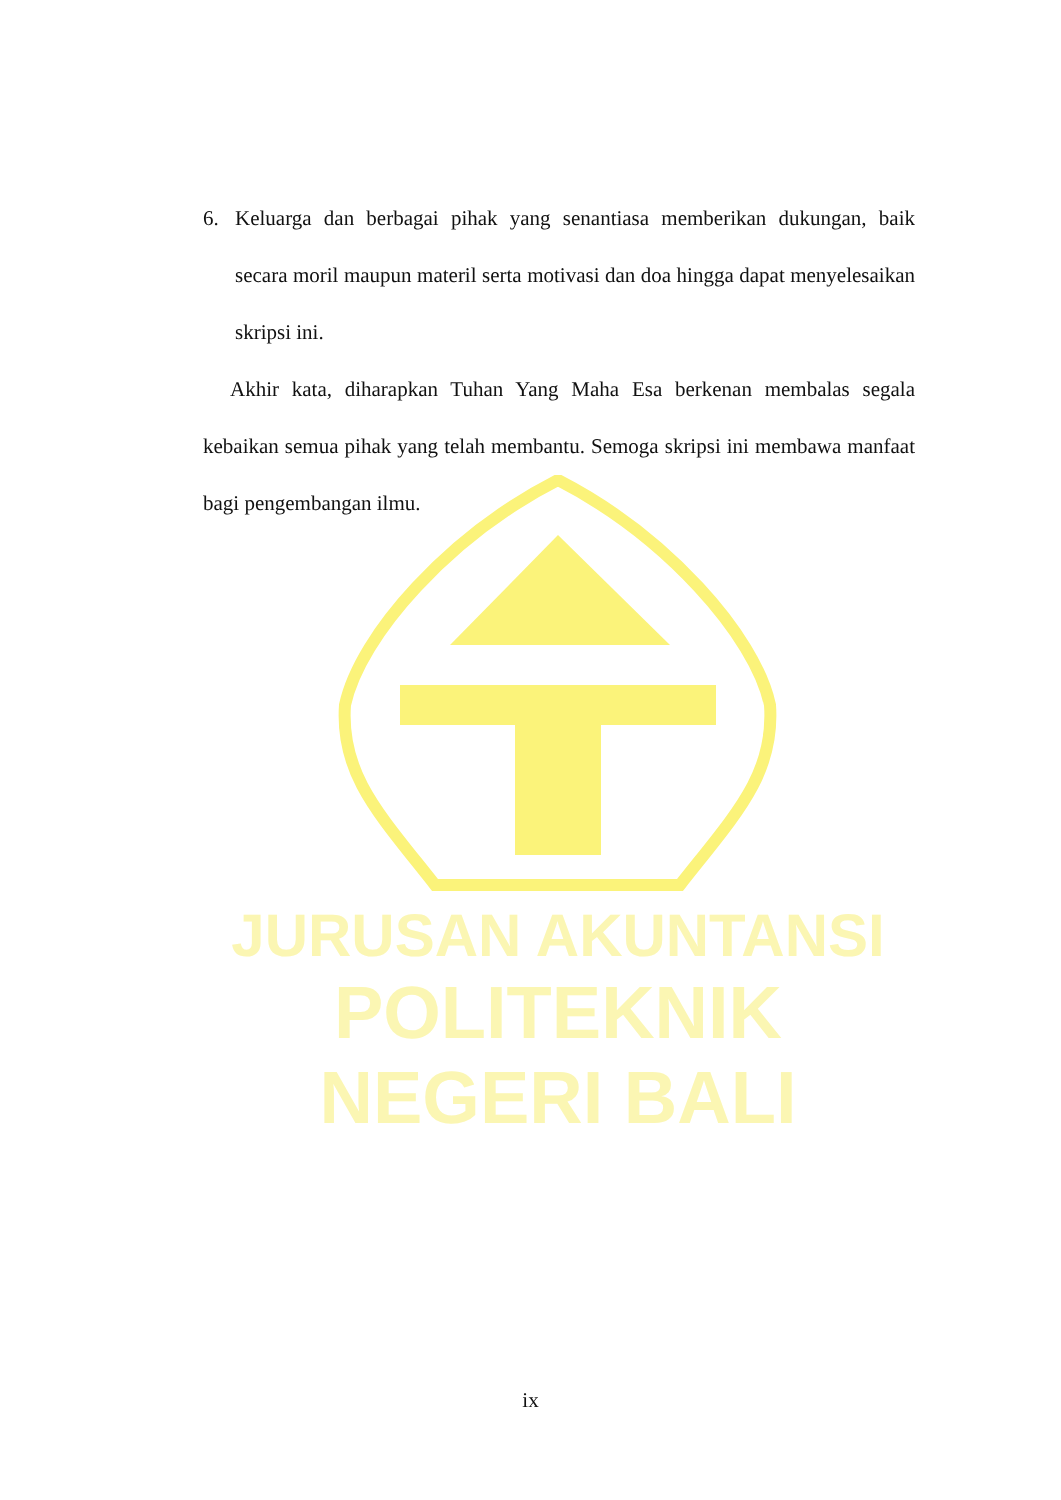JURUSAN AKUNTANSI
POLITEKNIK NEGERI BALI
6. Keluarga dan berbagai pihak yang senantiasa memberikan dukungan, baik secara moril maupun materil serta motivasi dan doa hingga dapat menyelesaikan skripsi ini.
Akhir kata, diharapkan Tuhan Yang Maha Esa berkenan membalas segala kebaikan semua pihak yang telah membantu. Semoga skripsi ini membawa manfaat bagi pengembangan ilmu.
ix